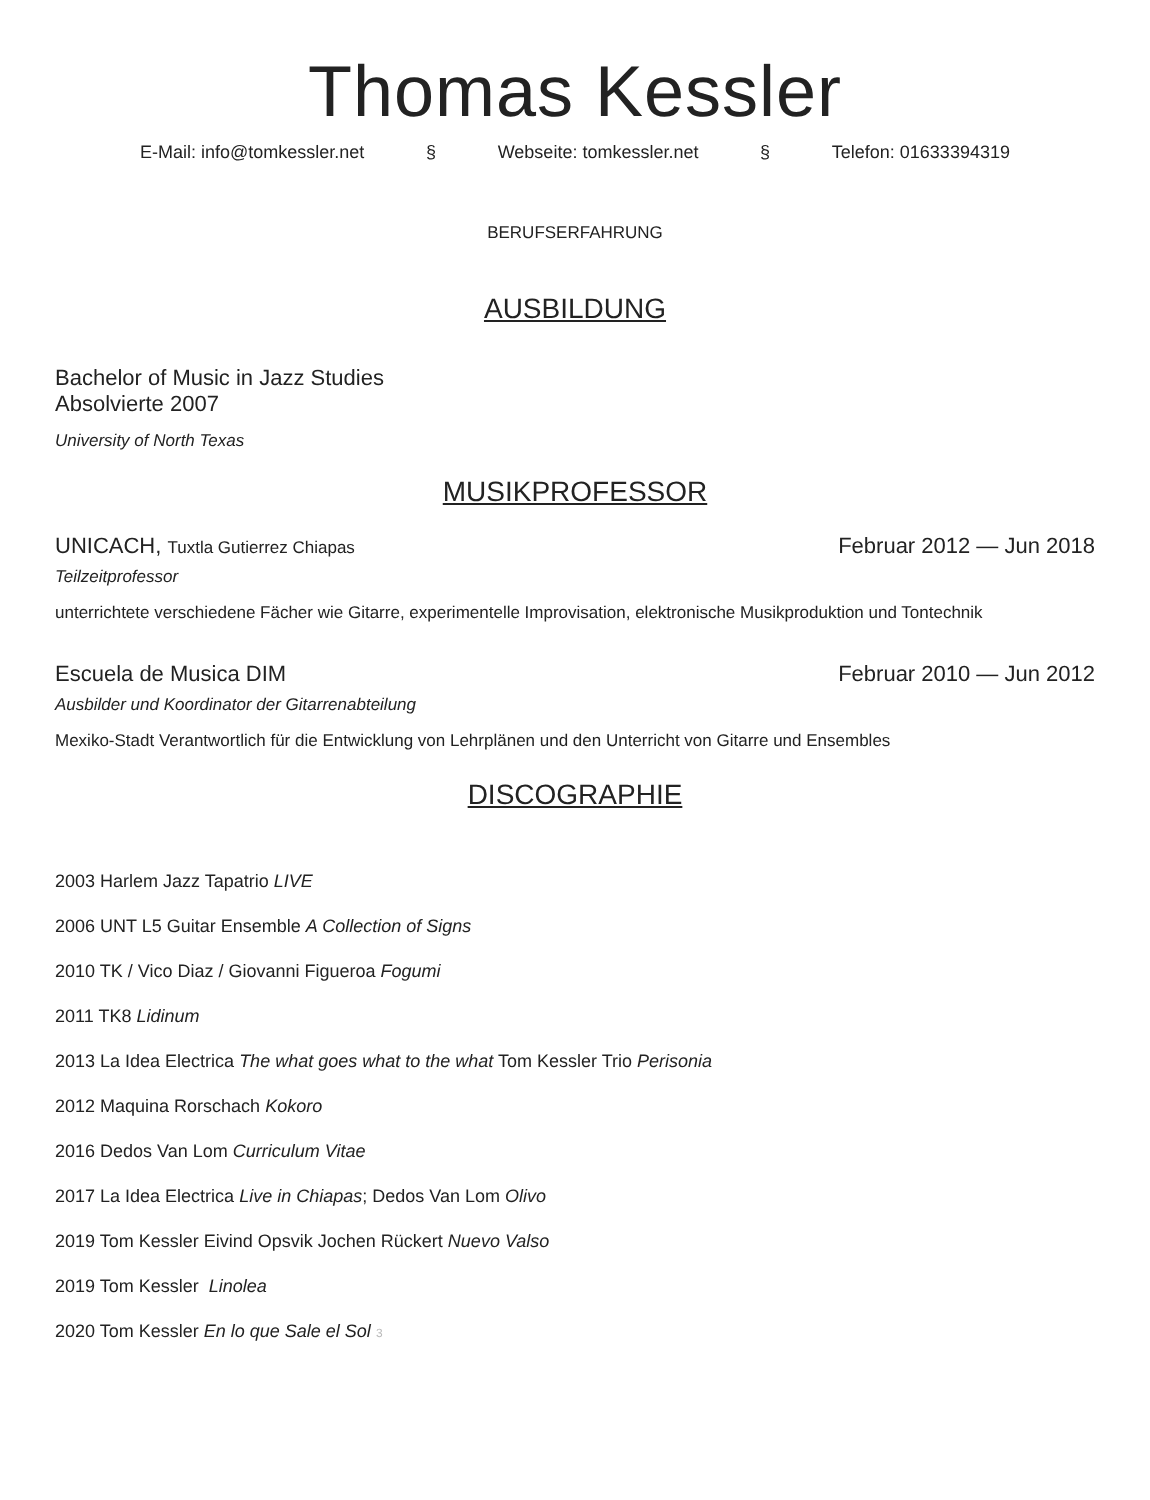Thomas Kessler
E-Mail: info@tomkessler.net § Webseite: tomkessler.net § Telefon: 01633394319
BERUFSERFAHRUNG
AUSBILDUNG
Bachelor of Music in Jazz Studies
Absolvierte 2007
University of North Texas
MUSIKPROFESSOR
UNICACH, Tuxtla Gutierrez Chiapas Februar 2012 — Jun 2018
Teilzeitprofessor
unterrichtete verschiedene Fächer wie Gitarre, experimentelle Improvisation, elektronische Musikproduktion und Tontechnik
Escuela de Musica DIM Februar 2010 — Jun 2012
Ausbilder und Koordinator der Gitarrenabteilung
Mexiko-Stadt Verantwortlich für die Entwicklung von Lehrplänen und den Unterricht von Gitarre und Ensembles
DISCOGRAPHIE
2003 Harlem Jazz Tapatrio LIVE
2006 UNT L5 Guitar Ensemble A Collection of Signs
2010 TK / Vico Diaz / Giovanni Figueroa Fogumi
2011 TK8 Lidinum
2013 La Idea Electrica The what goes what to the what Tom Kessler Trio Perisonia
2012 Maquina Rorschach Kokoro
2016 Dedos Van Lom Curriculum Vitae
2017 La Idea Electrica Live in Chiapas; Dedos Van Lom Olivo
2019 Tom Kessler Eivind Opsvik Jochen Rückert Nuevo Valso
2019 Tom Kessler Linolea
2020 Tom Kessler En lo que Sale el Sol 3